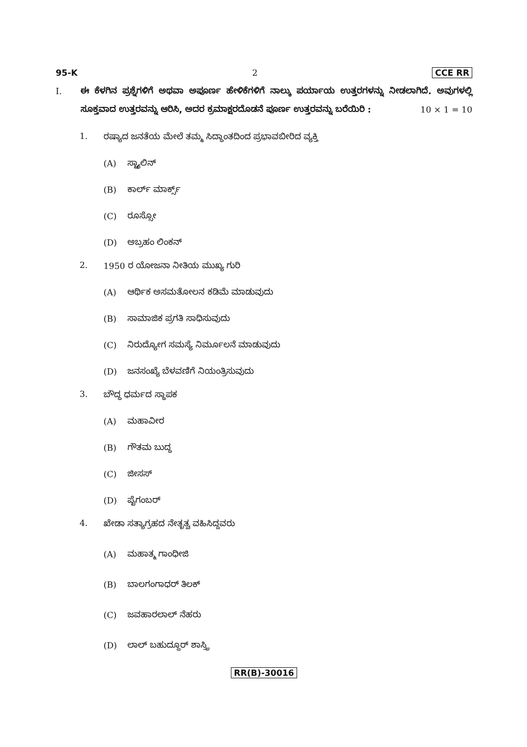95-K 2 CCE RR
I. ಈ ಕೆಳಗಿನ ಪ್ರಶ್ನೆಗಳಿಗೆ ಅಥವಾ ಅಪೂರ್ಣ ಹೇಳಿಕೆಗಳಿಗೆ ನಾಲ್ಕು ಪರ್ಯಾಯ ಉತ್ತರಗಳನ್ನು ನೀಡಲಾಗಿದೆ. ಅವುಗಳಲ್ಲಿ ಸೂಕ್ತವಾದ ಉತ್ತರವನ್ನು ಆರಿಸಿ, ಅದರ ಕ್ರಮಾಕ್ಷರದೊಡನೆ ಪೂರ್ಣ ಉತ್ತರವನ್ನು ಬರೆಯಿರಿ : 10 × 1 = 10
1. ರಷ್ಯಾದ ಜನತೆಯ ಮೇಲೆ ತಮ್ಮ ಸಿದ್ಧಾಂತದಿಂದ ಪ್ರಭಾವಬೀರಿದ ವ್ಯಕ್ತಿ
(A) ಸ್ಟ್ಯಾಲಿನ್
(B) ಕಾರ್ಲ್ ಮಾರ್ಕ್ಸ್
(C) ರೂಸ್ಸೋ
(D) ಅಬ್ರಹಂ ಲಿಂಕನ್
2. 1950 ರ ಯೋಜನಾ ನೀತಿಯ ಮುಖ್ಯ ಗುರಿ
(A) ಆರ್ಥಿಕ ಅಸಮತೋಲನ ಕಡಿಮೆ ಮಾಡುವುದು
(B) ಸಾಮಾಜಿಕ ಪ್ರಗತಿ ಸಾಧಿಸುವುದು
(C) ನಿರುದ್ಯೋಗ ಸಮಸ್ಯೆ ನಿರ್ಮೂಲನೆ ಮಾಡುವುದು
(D) ಜನಸಂಖ್ಯೆ ಬೆಳವಣಿಗೆ ನಿಯಂತ್ರಿಸುವುದು
3. ಬೌದ್ಧ ಧರ್ಮದ ಸ್ಥಾಪಕ
(A) ಮಹಾವೀರ
(B) ಗೌತಮ ಬುದ್ಧ
(C) ಜೀಸಸ್
(D) ಪೈಗಂಬರ್
4. ಖೇಡಾ ಸತ್ಯಾಗ್ರಹದ ನೇತೃತ್ವ ವಹಿಸಿದ್ದವರು
(A) ಮಹಾತ್ಮ ಗಾಂಧೀಜಿ
(B) ಬಾಲಗಂಗಾಧರ್ ತಿಲಕ್
(C) ಜವಹಾರಲಾಲ್ ನೆಹರು
(D) ಲಾಲ್ ಬಹುದ್ದೂರ್ ಶಾಸ್ತ್ರಿ
RR(B)-30016